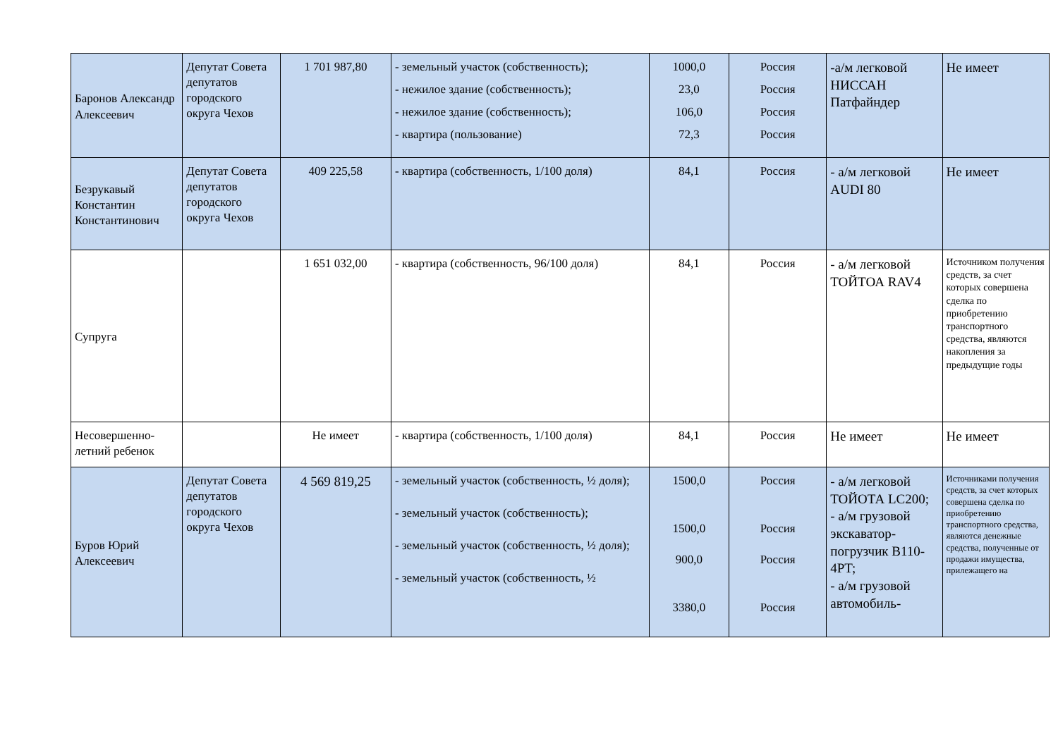| Баронов Александр Алексеевич | Депутат Совета депутатов городского округа Чехов | 1 701 987,80 | - земельный участок (собственность); - нежилое здание (собственность); - нежилое здание (собственность); - квартира (пользование) | 1000,0 23,0 106,0 72,3 | Россия Россия Россия Россия | -а/м легковой НИССАН Патфайндер | Не имеет |
| Безрукавый Константин Константинович | Депутат Совета депутатов городского округа Чехов | 409 225,58 | - квартира (собственность, 1/100 доля) | 84,1 | Россия | - а/м легковой AUDI 80 | Не имеет |
| Супруга | | 1 651 032,00 | - квартира (собственность, 96/100 доля) | 84,1 | Россия | - а/м легковой ТОЙТОА RAV4 | Источником получения средств, за счет которых совершена сделка по приобретению транспортного средства, являются накопления за предыдущие годы |
| Несовершенно-летний ребенок | | Не имеет | - квартира (собственность, 1/100 доля) | 84,1 | Россия | Не имеет | Не имеет |
| Буров Юрий Алексеевич | Депутат Совета депутатов городского округа Чехов | 4 569 819,25 | - земельный участок (собственность, ½ доля); - земельный участок (собственность); - земельный участок (собственность, ½ доля); - земельный участок (собственность, ½ | 1500,0 1500,0 900,0 3380,0 | Россия Россия Россия Россия | - а/м легковой ТОЙОТА LC200; - а/м грузовой экскаватор-погрузчик B110-4PT; - а/м грузовой автомобиль- | Источниками получения средств, за счет которых совершена сделка по приобретению транспортного средства, являются денежные средства, полученные от продажи имущества, прилежащего на |